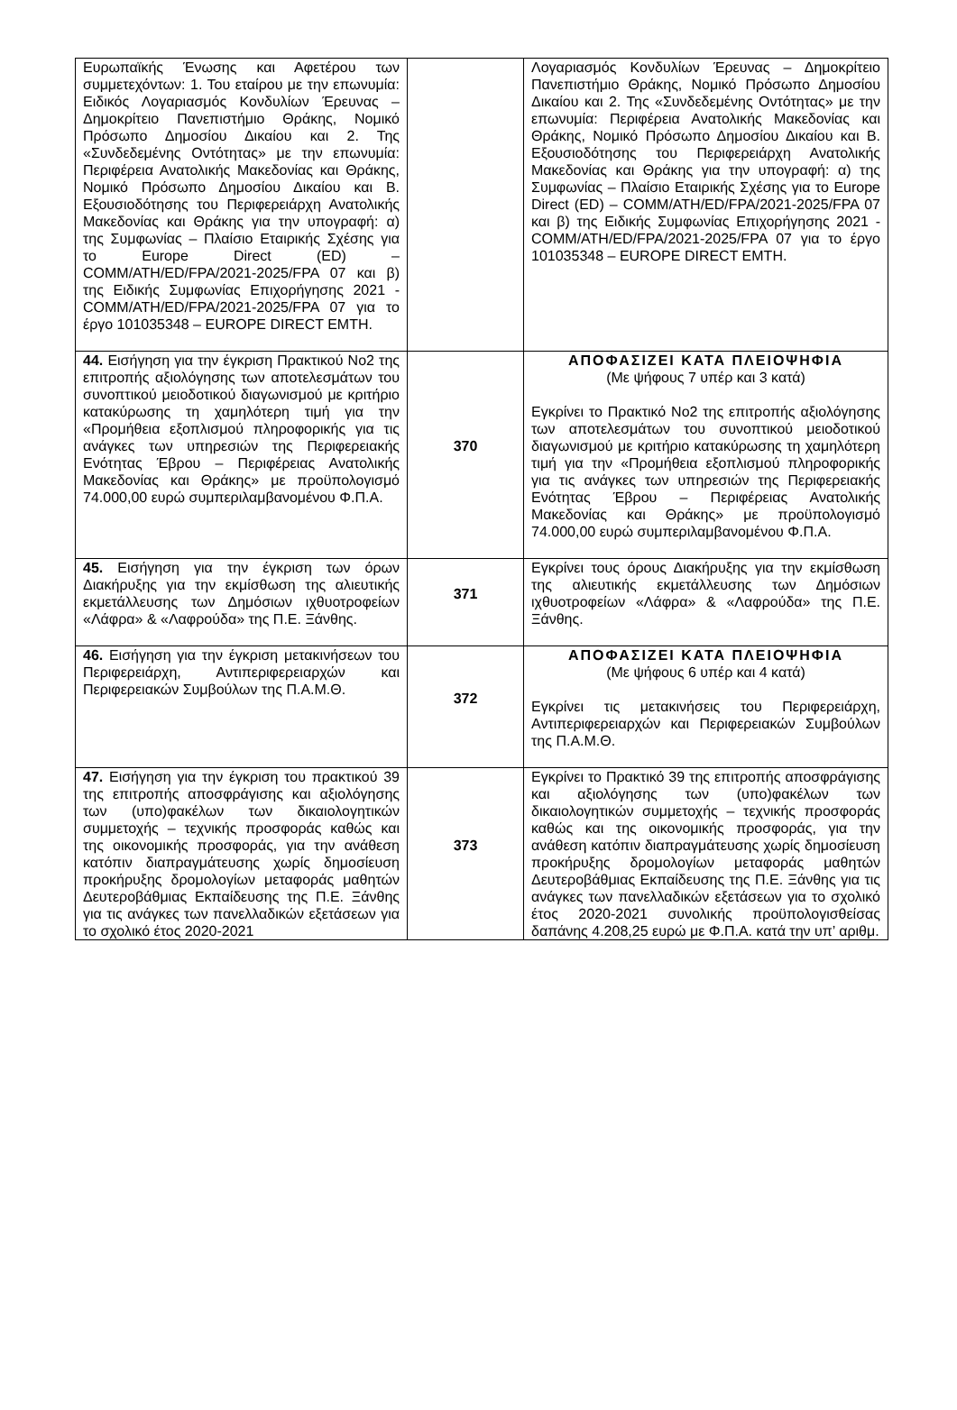| Ευρωπαϊκής Ένωσης και Αφετέρου των συμμετεχόντων: 1. Του εταίρου με την επωνυμία: Ειδικός Λογαριασμός Κονδυλίων Έρευνας – Δημοκρίτειο Πανεπιστήμιο Θράκης, Νομικό Πρόσωπο Δημοσίου Δικαίου και 2. Της «Συνδεδεμένης Οντότητας» με την επωνυμία: Περιφέρεια Ανατολικής Μακεδονίας και Θράκης, Νομικό Πρόσωπο Δημοσίου Δικαίου και Β. Εξουσιοδότησης του Περιφερειάρχη Ανατολικής Μακεδονίας και Θράκης για την υπογραφή: α) της Συμφωνίας – Πλαίσιο Εταιρικής Σχέσης για το Europe Direct (ED) – COMM/ATH/ED/FPA/2021-2025/FPA 07 και β) της Ειδικής Συμφωνίας Επιχορήγησης 2021 - COMM/ATH/ED/FPA/2021-2025/FPA 07 για το έργο 101035348 – EUROPE DIRECT EMTH. | | Λογαριασμός Κονδυλίων Έρευνας – Δημοκρίτειο Πανεπιστήμιο Θράκης, Νομικό Πρόσωπο Δημοσίου Δικαίου και 2. Της «Συνδεδεμένης Οντότητας» με την επωνυμία: Περιφέρεια Ανατολικής Μακεδονίας και Θράκης, Νομικό Πρόσωπο Δημοσίου Δικαίου και Β. Εξουσιοδότησης του Περιφερειάρχη Ανατολικής Μακεδονίας και Θράκης για την υπογραφή: α) της Συμφωνίας – Πλαίσιο Εταιρικής Σχέσης για το Europe Direct (ED) – COMM/ATH/ED/FPA/2021-2025/FPA 07 και β) της Ειδικής Συμφωνίας Επιχορήγησης 2021 - COMM/ATH/ED/FPA/2021-2025/FPA 07 για το έργο 101035348 – EUROPE DIRECT EMTH. |
| 44. Εισήγηση για την έγκριση Πρακτικού Νο2 της επιτροπής αξιολόγησης των αποτελεσμάτων του συνοπτικού μειοδοτικού διαγωνισμού με κριτήριο κατακύρωσης τη χαμηλότερη τιμή για την «Προμήθεια εξοπλισμού πληροφορικής για τις ανάγκες των υπηρεσιών της Περιφερειακής Ενότητας Έβρου – Περιφέρειας Ανατολικής Μακεδονίας και Θράκης» με προϋπολογισμό 74.000,00 ευρώ συμπεριλαμβανομένου Φ.Π.Α. | 370 | ΑΠΟΦΑΣΙΖΕΙ ΚΑΤΑ ΠΛΕΙΟΨΗΦΙΑ (Με ψήφους 7 υπέρ και 3 κατά) Εγκρίνει το Πρακτικό Νο2 της επιτροπής αξιολόγησης των αποτελεσμάτων του συνοπτικού μειοδοτικού διαγωνισμού με κριτήριο κατακύρωσης τη χαμηλότερη τιμή για την «Προμήθεια εξοπλισμού πληροφορικής για τις ανάγκες των υπηρεσιών της Περιφερειακής Ενότητας Έβρου – Περιφέρειας Ανατολικής Μακεδονίας και Θράκης» με προϋπολογισμό 74.000,00 ευρώ συμπεριλαμβανομένου Φ.Π.Α. |
| 45. Εισήγηση για την έγκριση των όρων Διακήρυξης για την εκμίσθωση της αλιευτικής εκμετάλλευσης των Δημόσιων ιχθυοτροφείων «Λάφρα» & «Λαφρούδα» της Π.Ε. Ξάνθης. | 371 | Εγκρίνει τους όρους Διακήρυξης για την εκμίσθωση της αλιευτικής εκμετάλλευσης των Δημόσιων ιχθυοτροφείων «Λάφρα» & «Λαφρούδα» της Π.Ε. Ξάνθης. |
| 46. Εισήγηση για την έγκριση μετακινήσεων του Περιφερειάρχη, Αντιπεριφερειαρχών και Περιφερειακών Συμβούλων της Π.Α.Μ.Θ. | 372 | ΑΠΟΦΑΣΙΖΕΙ ΚΑΤΑ ΠΛΕΙΟΨΗΦΙΑ (Με ψήφους 6 υπέρ και 4 κατά) Εγκρίνει τις μετακινήσεις του Περιφερειάρχη, Αντιπεριφερειαρχών και Περιφερειακών Συμβούλων της Π.Α.Μ.Θ. |
| 47. Εισήγηση για την έγκριση του πρακτικού 39 της επιτροπής αποσφράγισης και αξιολόγησης των (υπο)φακέλων των δικαιολογητικών συμμετοχής – τεχνικής προσφοράς καθώς και της οικονομικής προσφοράς, για την ανάθεση κατόπιν διαπραγμάτευσης χωρίς δημοσίευση προκήρυξης δρομολογίων μεταφοράς μαθητών Δευτεροβάθμιας Εκπαίδευσης της Π.Ε. Ξάνθης για τις ανάγκες των πανελλαδικών εξετάσεων για το σχολικό έτος 2020-2021 | 373 | Εγκρίνει το Πρακτικό 39 της επιτροπής αποσφράγισης και αξιολόγησης των (υπο)φακέλων των δικαιολογητικών συμμετοχής – τεχνικής προσφοράς καθώς και της οικονομικής προσφοράς, για την ανάθεση κατόπιν διαπραγμάτευσης χωρίς δημοσίευση προκήρυξης δρομολογίων μεταφοράς μαθητών Δευτεροβάθμιας Εκπαίδευσης της Π.Ε. Ξάνθης για τις ανάγκες των πανελλαδικών εξετάσεων για το σχολικό έτος 2020-2021 συνολικής προϋπολογισθείσας δαπάνης 4.208,25 ευρώ με Φ.Π.Α. κατά την υπ’ αριθμ. |